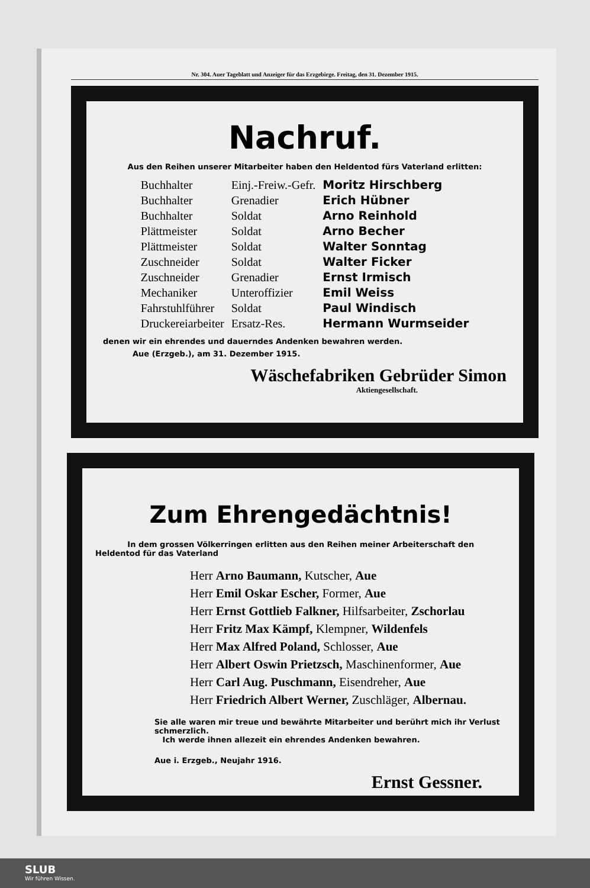Nr. 304. Auer Tageblatt und Anzeiger für das Erzgebirge. Freitag, den 31. Dezember 1915.
Nachruf.
Aus den Reihen unserer Mitarbeiter haben den Heldentod fürs Vaterland erlitten:
| Buchhalter | Einj.-Freiw.-Gefr. | Moritz Hirschberg |
| Buchhalter | Grenadier | Erich Hübner |
| Buchhalter | Soldat | Arno Reinhold |
| Plättmeister | Soldat | Arno Becher |
| Plättmeister | Soldat | Walter Sonntag |
| Zuschneider | Soldat | Walter Ficker |
| Zuschneider | Grenadier | Ernst Irmisch |
| Mechaniker | Unteroffizier | Emil Weiss |
| Fahrstuhlführer | Soldat | Paul Windisch |
| Druckereiarbeiter | Ersatz-Res. | Hermann Wurmseider |
denen wir ein ehrendes und dauerndes Andenken bewahren werden.
Aue (Erzgeb.), am 31. Dezember 1915.
Wäschefabriken Gebrüder Simon
Aktiengesellschaft.
Zum Ehrengedächtnis!
In dem grossen Völkerringen erlitten aus den Reihen meiner Arbeiterschaft den Heldentod für das Vaterland
Herr Arno Baumann, Kutscher, Aue
Herr Emil Oskar Escher, Former, Aue
Herr Ernst Gottlieb Falkner, Hilfsarbeiter, Zschorlau
Herr Fritz Max Kämpf, Klempner, Wildenfels
Herr Max Alfred Poland, Schlosser, Aue
Herr Albert Oswin Prietzsch, Maschinenformer, Aue
Herr Carl Aug. Puschmann, Eisendreher, Aue
Herr Friedrich Albert Werner, Zuschläger, Albernau.
Sie alle waren mir treue und bewährte Mitarbeiter und berührt mich ihr Verlust schmerzlich.
Ich werde ihnen allezeit ein ehrendes Andenken bewahren.
Aue i. Erzgeb., Neujahr 1916.
Ernst Gessner.
SLUB
Wir führen Wissen.